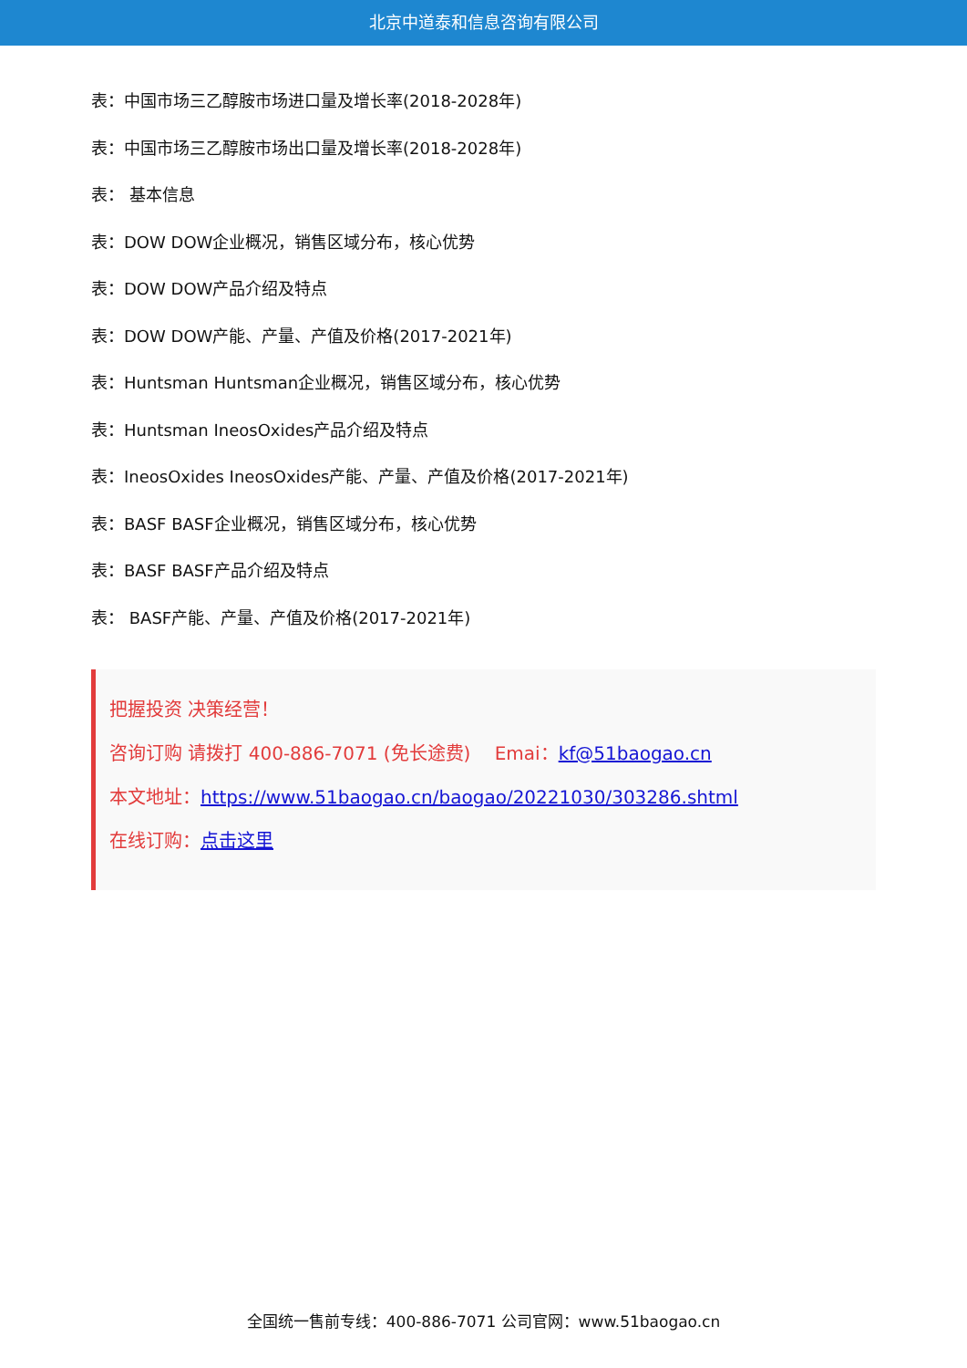北京中道泰和信息咨询有限公司
表：中国市场三乙醇胺市场进口量及增长率(2018-2028年)
表：中国市场三乙醇胺市场出口量及增长率(2018-2028年)
表： 基本信息
表：DOW DOW企业概况，销售区域分布，核心优势
表：DOW DOW产品介绍及特点
表：DOW DOW产能、产量、产值及价格(2017-2021年)
表：Huntsman Huntsman企业概况，销售区域分布，核心优势
表：Huntsman IneosOxides产品介绍及特点
表：IneosOxides IneosOxides产能、产量、产值及价格(2017-2021年)
表：BASF BASF企业概况，销售区域分布，核心优势
表：BASF BASF产品介绍及特点
表： BASF产能、产量、产值及价格(2017-2021年)
把握投资 决策经营！
咨询订购 请拨打 400-886-7071 (免长途费)　 Emai：kf@51baogao.cn
本文地址：https://www.51baogao.cn/baogao/20221030/303286.shtml
在线订购：点击这里
全国统一售前专线：400-886-7071 公司官网：www.51baogao.cn